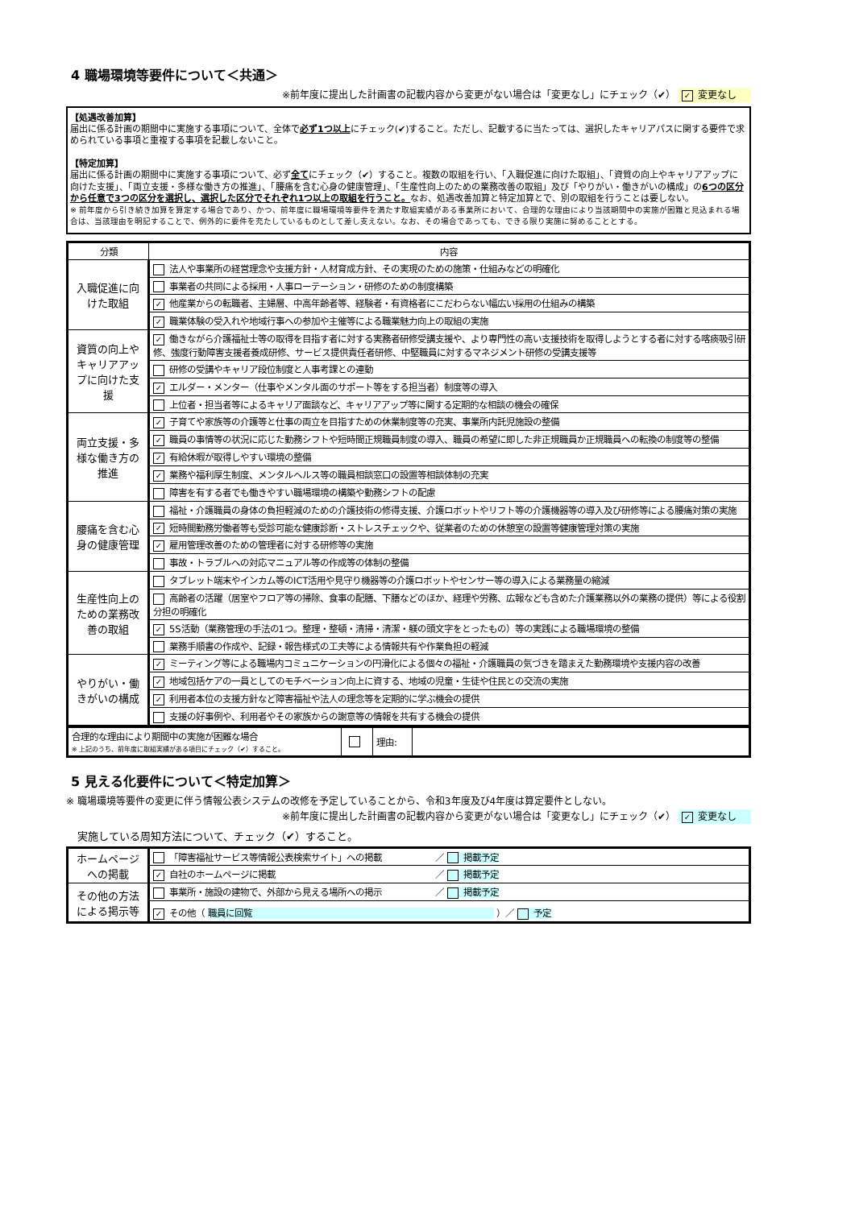4 職場環境等要件について＜共通＞
※前年度に提出した計画書の記載内容から変更がない場合は「変更なし」にチェック（✔） ✓ 変更なし
【処遇改善加算】
届出に係る計画の期間中に実施する事項について、全体で必ず1つ以上にチェック(✔)すること。ただし、記載するに当たっては、選択したキャリアパスに関する要件で求められている事項と重複する事項を記載しないこと。
【特定加算】
届出に係る計画の期間中に実施する事項について、必ず全てにチェック（✔）すること。複数の取組を行い、「入職促進に向けた取組」、「資質の向上やキャリアアップに向けた支援」、「両立支援・多様な働き方の推進」、「腰痛を含む心身の健康管理」、「生産性向上のための業務改善の取組」及び「やりがい・働きがいの構成」の6つの区分から任意で3つの区分を選択し、選択した区分でそれぞれ1つ以上の取組を行うこと。なお、処遇改善加算と特定加算とで、別の取組を行うことは要しない。
※ 前年度から引き続き加算を算定する場合であり、かつ、前年度に職場環境等要件を満たす取組実績がある事業所において、合理的な理由により当該期間中の実施が困難と見込まれる場合は、当該理由を明記することで、例外的に要件を充たしているものとして差し支えない。なお、その場合であっても、できる限り実施に努めることとする。
| 分類 | 内容 |
| --- | --- |
| 入職促進に向けた取組 | 法人や事業所の経営理念や支援方針・人材育成方針、その実現のための施策・仕組みなどの明確化 |
| | 事業者の共同による採用・人事ローテーション・研修のための制度構築 |
| | ✓ 他産業からの転職者、主婦層、中高年齢者等、経験者・有資格者にこだわらない幅広い採用の仕組みの構築 |
| | ✓ 職業体験の受入れや地域行事への参加や主催等による職業魅力向上の取組の実施 |
| 資質の向上やキャリアアップに向けた支援 | ✓ 働きながら介護福祉士等の取得を目指す者に対する実務者研修受講支援や、より専門性の高い支援技術を取得しようとする者に対する喀痰吸引研修、強度行動障害支援者養成研修、サービス提供責任者研修、中堅職員に対するマネジメント研修の受講支援等 |
| | 研修の受講やキャリア段位制度と人事考課との連動 |
| | ✓ エルダー・メンター（仕事やメンタル面のサポート等をする担当者）制度等の導入 |
| | 上位者・担当者等によるキャリア面談など、キャリアアップ等に関する定期的な相談の機会の確保 |
| 両立支援・多様な働き方の推進 | ✓ 子育てや家族等の介護等と仕事の両立を目指すための休業制度等の充実、事業所内託児施設の整備 |
| | ✓ 職員の事情等の状況に応じた勤務シフトや短時間正規職員制度の導入、職員の希望に即した非正規職員か正規職員への転換の制度等の整備 |
| | ✓ 有給休暇が取得しやすい環境の整備 |
| | ✓ 業務や福利厚生制度、メンタルヘルス等の職員相談窓口の設置等相談体制の充実 |
| | 障害を有する者でも働きやすい職場環境の構築や勤務シフトの配慮 |
| 腰痛を含む心身の健康管理 | 福祉・介護職員の身体の負担軽減のための介護技術の修得支援、介護ロボットやリフト等の介護機器等の導入及び研修等による腰痛対策の実施 |
| | ✓ 短時間勤務労働者等も受診可能な健康診断・ストレスチェックや、従業者のための休憩室の設置等健康管理対策の実施 |
| | ✓ 雇用管理改善のための管理者に対する研修等の実施 |
| | 事故・トラブルへの対応マニュアル等の作成等の体制の整備 |
| 生産性向上のための業務改善の取組 | タブレット端末やインカム等のICT活用や見守り機器等の介護ロボットやセンサー等の導入による業務量の縮減 |
| | 高齢者の活躍（居室やフロア等の掃除、食事の配膳、下膳などのほか、経理や労務、広報なども含めた介護業務以外の業務の提供）等による役割分担の明確化 |
| | ✓ 5S活動（業務管理の手法の1つ。整理・整頓・清掃・清潔・躾の頭文字をとったもの）等の実践による職場環境の整備 |
| | 業務手順書の作成や、記録・報告様式の工夫等による情報共有や作業負担の軽減 |
| やりがい・働きがいの構成 | ✓ ミーティング等による職場内コミュニケーションの円滑化による個々の福祉・介護職員の気づきを踏まえた勤務環境や支援内容の改善 |
| | ✓ 地域包括ケアの一員としてのモチベーション向上に資する、地域の児童・生徒や住民との交流の実施 |
| | ✓ 利用者本位の支援方針など障害福祉や法人の理念等を定期的に学ぶ機会の提供 |
| | 支援の好事例や、利用者やその家族からの謝意等の情報を共有する機会の提供 |
| 合理的な理由により期間中の実施が困難な場合 ※ 上記のうち、前年度に取組実績がある項目にチェック（✔）すること。 | | 理由: | |
5 見える化要件について＜特定加算＞
※ 職場環境等要件の変更に伴う情報公表システムの改修を予定していることから、令和3年度及び4年度は算定要件としない。
※前年度に提出した計画書の記載内容から変更がない場合は「変更なし」にチェック（✔） ✓ 変更なし
実施している周知方法について、チェック（✔）すること。
| ホームページへの掲載 | 「障害福祉サービス等情報公表検索サイト」への掲載 ／ 掲載予定 |
| | ✓ 自社のホームページに掲載 ／ 掲載予定 |
| その他の方法による掲示等 | 事業所・施設の建物で、外部から見える場所への掲示 ／ 掲載予定 |
| | ✓ その他（ 職員に回覧 ）／ 予定 |